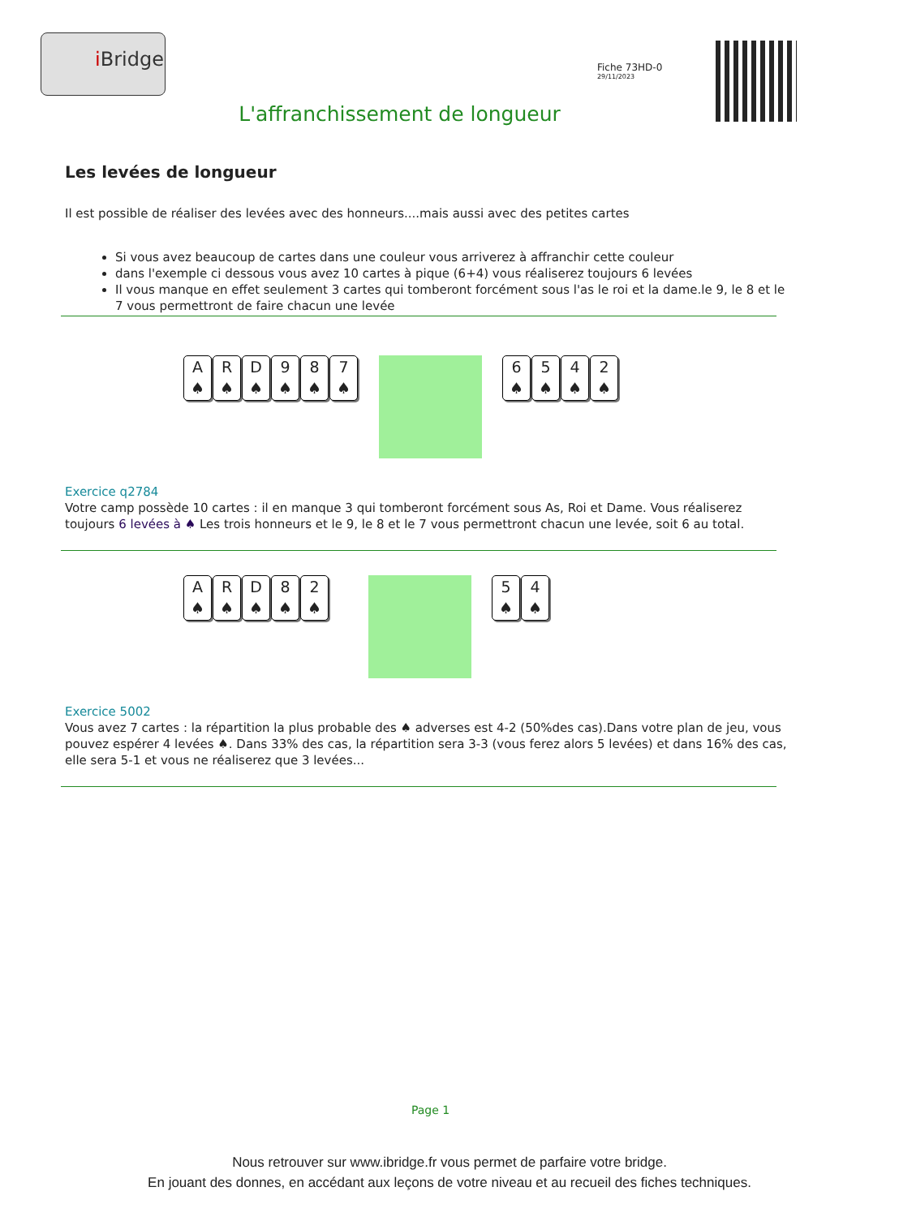i Bridge
Fiche 73HD-0
29/11/2023
L'affranchissement de longueur
Les levées de longueur
Il est possible de réaliser des levées avec des honneurs....mais aussi avec des petites cartes
Si vous avez beaucoup de cartes dans une couleur vous arriverez à affranchir cette couleur
dans l'exemple ci dessous vous avez 10 cartes à pique (6+4) vous réaliserez toujours 6 levées
Il vous manque en effet seulement 3 cartes qui tomberont forcément sous l'as le roi et la dame.le 9, le 8 et le 7 vous permettront de faire chacun une levée
A
♠
R
♠
D
♠
9
♠
8
♠
7
♠
6
♠
5
♠
4
♠
2
♠
Exercice q2784
Votre camp possède 10 cartes : il en manque 3 qui tomberont forcément sous As, Roi et Dame. Vous réaliserez toujours 6 levées à ♠ Les trois honneurs et le 9, le 8 et le 7 vous permettront chacun une levée, soit 6 au total.
A
♠
R
♠
D
♠
8
♠
2
♠
5
♠
4
♠
Exercice 5002
Vous avez 7 cartes : la répartition la plus probable des ♠ adverses est 4-2 (50%des cas).Dans votre plan de jeu, vous pouvez espérer 4 levées ♠. Dans 33% des cas, la répartition sera 3-3 (vous ferez alors 5 levées) et dans 16% des cas, elle sera 5-1 et vous ne réaliserez que 3 levées...
Page 1
Nous retrouver sur www.ibridge.fr vous permet de parfaire votre bridge.
En jouant des donnes, en accédant aux leçons de votre niveau et au recueil des fiches techniques.